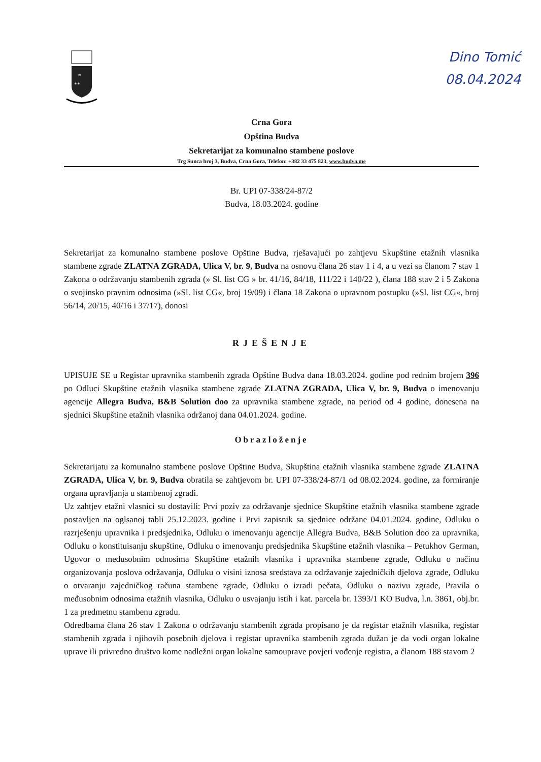Dino Tomić
08.04.2024
*
**
Crna Gora
Opština Budva
Sekretarijat za komunalno stambene poslove
Trg Sunca broj 3, Budva, Crna Gora, Telefon: +382 33 475 823, www.budva.me
Br. UPI 07-338/24-87/2
Budva, 18.03.2024. godine
Sekretarijat za komunalno stambene poslove Opštine Budva, rješavajući po zahtjevu Skupštine etažnih vlasnika stambene zgrade ZLATNA ZGRADA, Ulica V, br. 9, Budva na osnovu člana 26 stav 1 i 4, a u vezi sa članom 7 stav 1 Zakona o održavanju stambenih zgrada (» Sl. list CG » br. 41/16, 84/18, 111/22 i 140/22 ), člana 188 stav 2 i 5 Zakona o svojinsko pravnim odnosima (»Sl. list CG«, broj 19/09) i člana 18 Zakona o upravnom postupku (»Sl. list CG«, broj 56/14, 20/15, 40/16 i 37/17), donosi
RJEŠENJE
UPISUJE SE u Registar upravnika stambenih zgrada Opštine Budva dana 18.03.2024. godine pod rednim brojem 396 po Odluci Skupštine etažnih vlasnika stambene zgrade ZLATNA ZGRADA, Ulica V, br. 9, Budva o imenovanju agencije Allegra Budva, B&B Solution doo za upravnika stambene zgrade, na period od 4 godine, donesena na sjednici Skupštine etažnih vlasnika održanoj dana 04.01.2024. godine.
Obrazloženje
Sekretarijatu za komunalno stambene poslove Opštine Budva, Skupština etažnih vlasnika stambene zgrade ZLATNA ZGRADA, Ulica V, br. 9, Budva obratila se zahtjevom br. UPI 07-338/24-87/1 od 08.02.2024. godine, za formiranje organa upravljanja u stambenoj zgradi.
Uz zahtjev etažni vlasnici su dostavili: Prvi poziv za održavanje sjednice Skupštine etažnih vlasnika stambene zgrade postavljen na oglsanoj tabli 25.12.2023. godine i Prvi zapisnik sa sjednice održane 04.01.2024. godine, Odluku o razrješenju upravnika i predsjednika, Odluku o imenovanju agencije Allegra Budva, B&B Solution doo za upravnika, Odluku o konstituisanju skupštine, Odluku o imenovanju predsjednika Skupštine etažnih vlasnika – Petukhov German, Ugovor o međusobnim odnosima Skupštine etažnih vlasnika i upravnika stambene zgrade, Odluku o načinu organizovanja poslova održavanja, Odluku o visini iznosa sredstava za održavanje zajedničkih djelova zgrade, Odluku o otvaranju zajedničkog računa stambene zgrade, Odluku o izradi pečata, Odluku o nazivu zgrade, Pravila o međusobnim odnosima etažnih vlasnika, Odluku o usvajanju istih i kat. parcela br. 1393/1 KO Budva, l.n. 3861, obj.br. 1 za predmetnu stambenu zgradu.
Odredbama člana 26 stav 1 Zakona o održavanju stambenih zgrada propisano je da registar etažnih vlasnika, registar stambenih zgrada i njihovih posebnih djelova i registar upravnika stambenih zgrada dužan je da vodi organ lokalne uprave ili privredno društvo kome nadležni organ lokalne samouprave povjeri vođenje registra, a članom 188 stavom 2